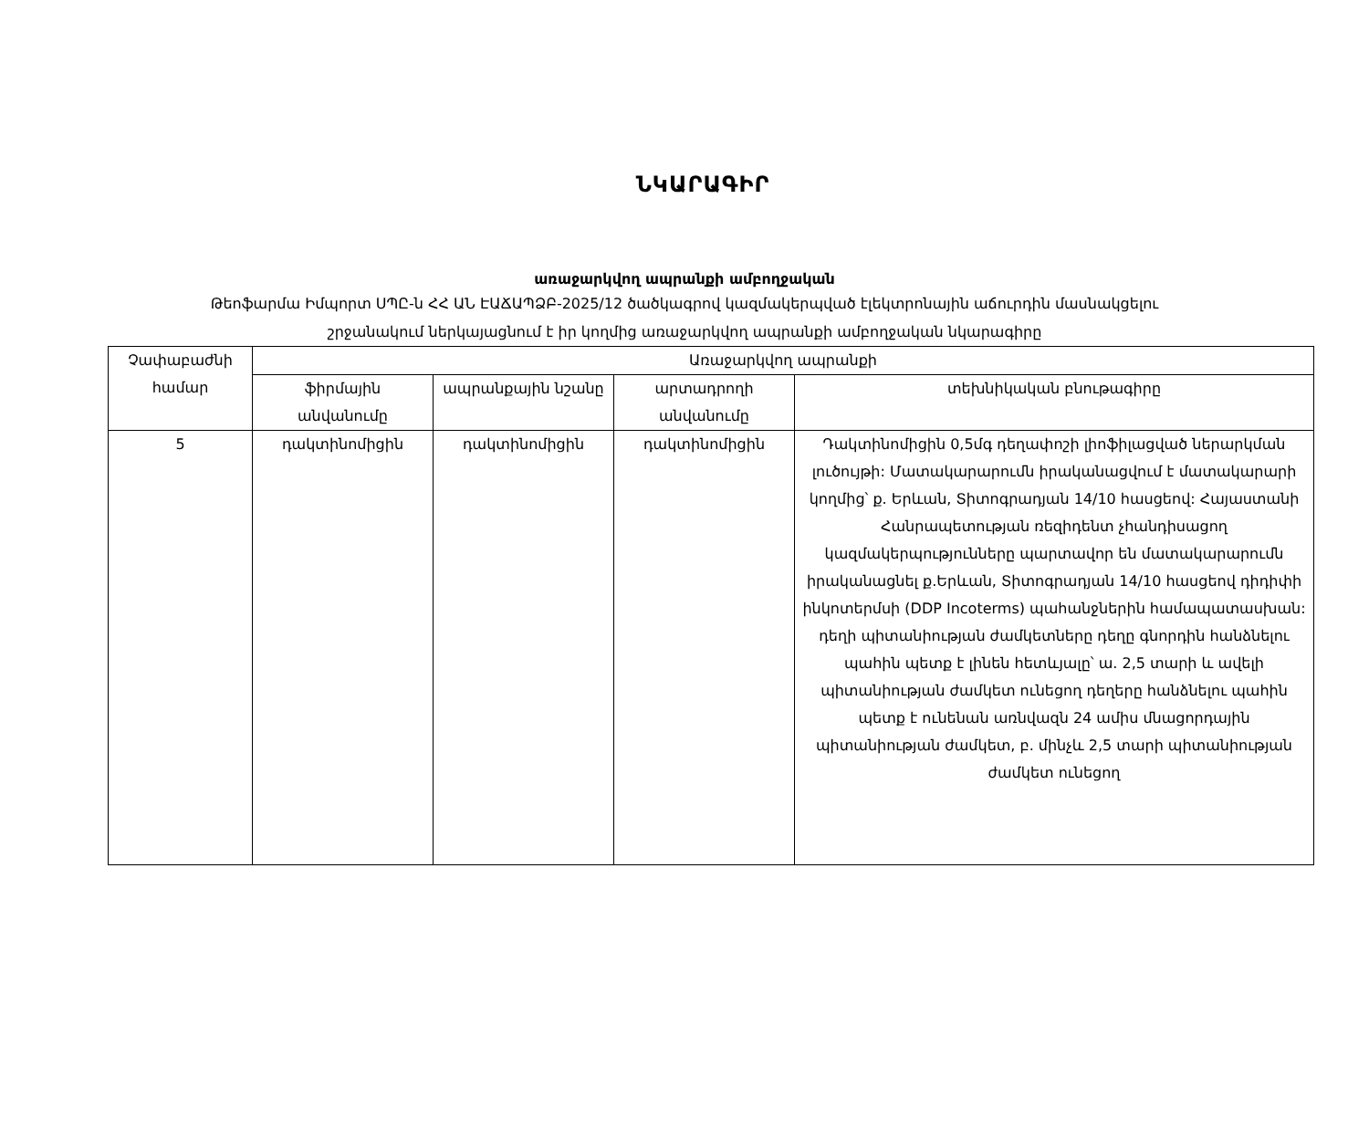ՆԿԱՐԱԳԻՐ
առաջարկվող ապրանքի ամբողջական
Թեոֆարմա Իմպորտ ՍՊԸ-ն ՀՀ ԱՆ ԷԱՃԱՊՁԲ-2025/12 ծածկագրով կազմակերպված էլեկտրոնային աճուրդին մասնակցելու
շրջանակում ներկայացնում է իր կողմից առաջարկվող ապրանքի ամբողջական նկարագիրը
| Չափաբաժնի համար | Առաջարկվող ապրանքի | | | |
| --- | --- | --- | --- | --- |
| | ֆիրմային անվանումը | ապրանքային նշանը | արտադրողի անվանումը | տեխնիկական բնութագիրը |
| 5 | դակտինոմիցին | դակտինոմիցին | դակտինոմիցին | Դակտինոմիցին 0,5մգ դեղափոշի լիոֆիլացված ներարկման լուծույթի: Մատակարարումն իրականացվում է մատակարարի կողմից՝ ք. Երևան, Տիտոգրադյան 14/10 հասցեով: Հայաստանի Հանրապետության ռեզիդենտ չհանդիսացող կազմակերպությունները պարտավոր են մատակարարումն իրականացնել ք.Երևան, Տիտոգրադյան 14/10 հասցեով դիդիփի ինկոտերմսի (DDP Incoterms) պահանջներին համապատասխան: դեղի պիտանիության ժամկետները դեղը գնորդին հանձնելու պահին պետք է լինեն հետևյալը՝ ա. 2,5 տարի և ավելի պիտանիության ժամկետ ունեցող դեղերը հանձնելու պահին պետք է ունենան առնվազն 24 ամիս մնացորդային պիտանիության ժամկետ, բ. մինչև 2,5 տարի պիտանիության ժամկետ ունեցող |